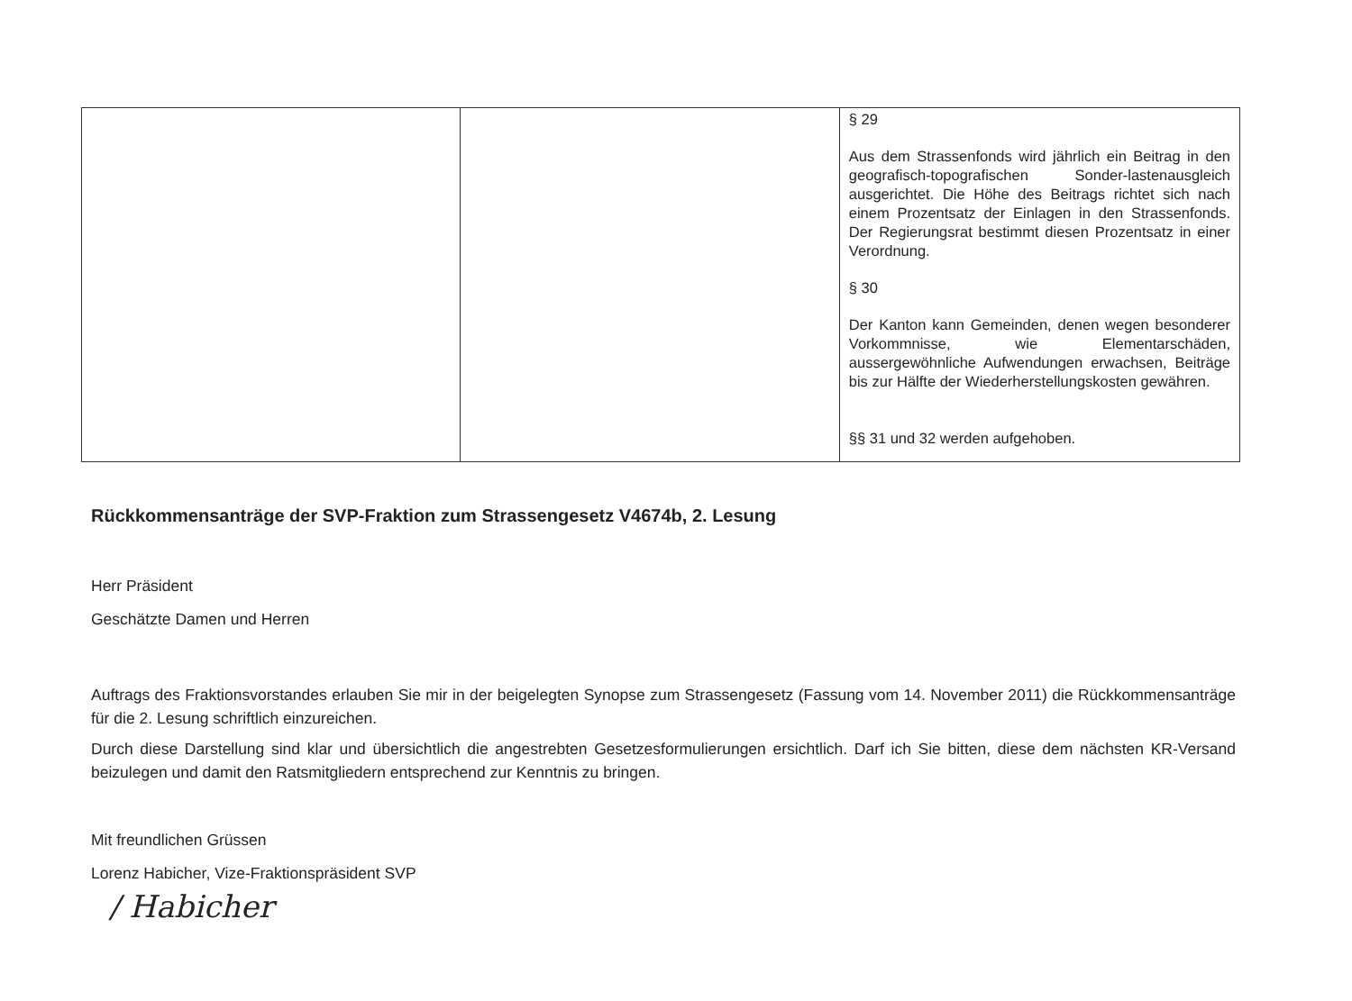| | | § 29 Aus dem Strassenfonds wird jährlich ein Beitrag in den geografisch-topografischen Sonder-lastenausgleich ausgerichtet. Die Höhe des Beitrags richtet sich nach einem Prozentsatz der Einlagen in den Strassenfonds. Der Regierungsrat bestimmt diesen Prozentsatz in einer Verordnung. § 30 Der Kanton kann Gemeinden, denen wegen besonderer Vorkommnisse, wie Elementarschäden, aussergewöhnliche Aufwendungen erwachsen, Beiträge bis zur Hälfte der Wiederherstellungskosten gewähren. §§ 31 und 32 werden aufgehoben. |
Rückkommensanträge der SVP-Fraktion zum Strassengesetz V4674b, 2. Lesung
Herr Präsident
Geschätzte Damen und Herren
Auftrags des Fraktionsvorstandes erlauben Sie mir in der beigelegten Synopse zum Strassengesetz (Fassung vom 14. November 2011) die Rückkommensanträge für die 2. Lesung schriftlich einzureichen.
Durch diese Darstellung sind klar und übersichtlich die angestrebten Gesetzesformulierungen ersichtlich. Darf ich Sie bitten, diese dem nächsten KR-Versand beizulegen und damit den Ratsmitgliedern entsprechend zur Kenntnis zu bringen.
Mit freundlichen Grüssen
Lorenz Habicher, Vize-Fraktionspräsident SVP
/ Habicher